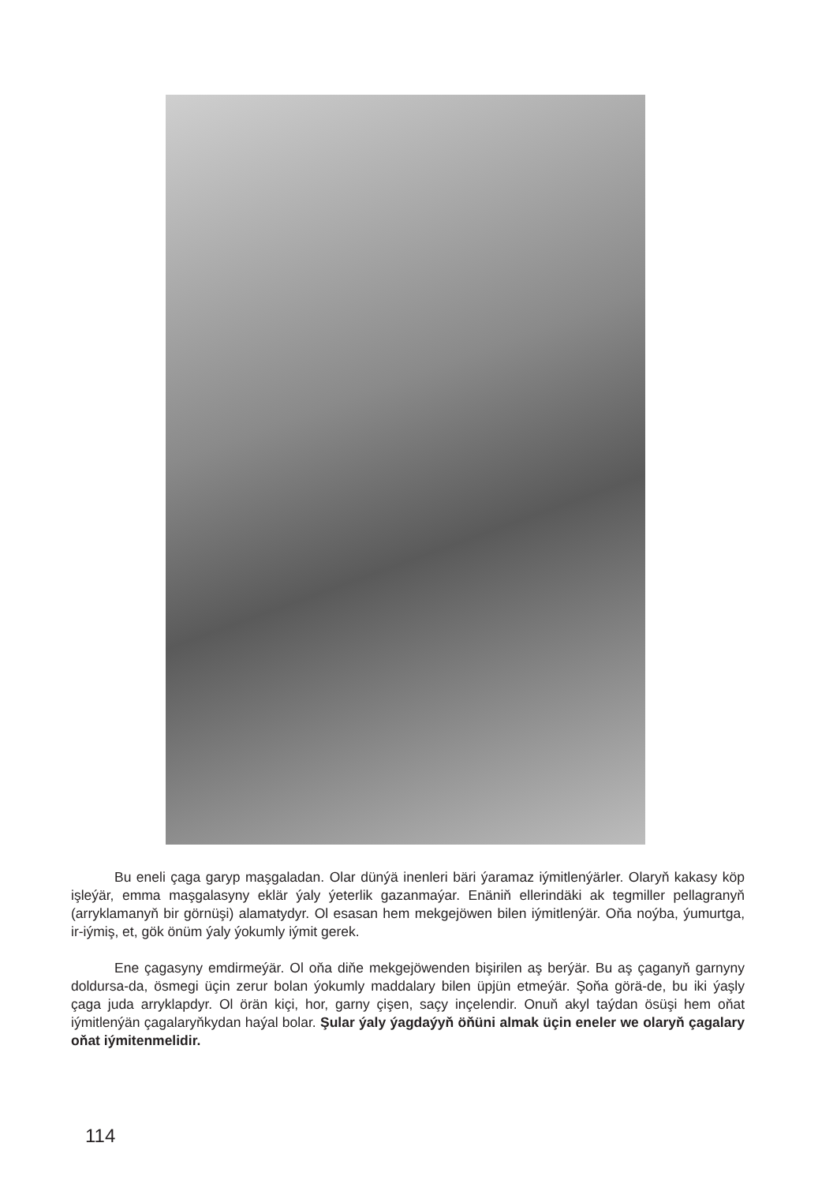Bu eneli çaga garyp maşgaladan. Olar dünýä inenleri bäri ýaramaz iýmitlenýärler. Olaryň kakasy köp işleýär, emma maşgalasyny eklär ýaly ýeterlik gazanmaýar. Enäniň ellerindäki ak tegmiller pellagranyň (arryklamanyň bir görnüşi) alamatydyr. Ol esasan hem mekgejöwen bilen iýmitlenýär. Oňa noýba, ýumurtga, ir-iýmiş, et, gök önüm ýaly ýokumly iýmit gerek.
Ene çagasyny emdirmeýär. Ol oňa diňe mekgejöwenden bişirilen aş berýär. Bu aş çaganyň garnyny doldursa-da, ösmegi üçin zerur bolan ýokumly maddalary bilen üpjün etmeýär. Şoňa görä-de, bu iki ýaşly çaga juda arryklapdyr. Ol örän kiçi, hor, garny çişen, saçy inçelendir. Onuň akyl taýdan ösüşi hem oňat iýmitlenýän çagalaryňkydan haýal bolar. Şular ýaly ýagdaýyň öňüni almak üçin eneler we olaryň çagalary oňat iýmitenmelidir.
114